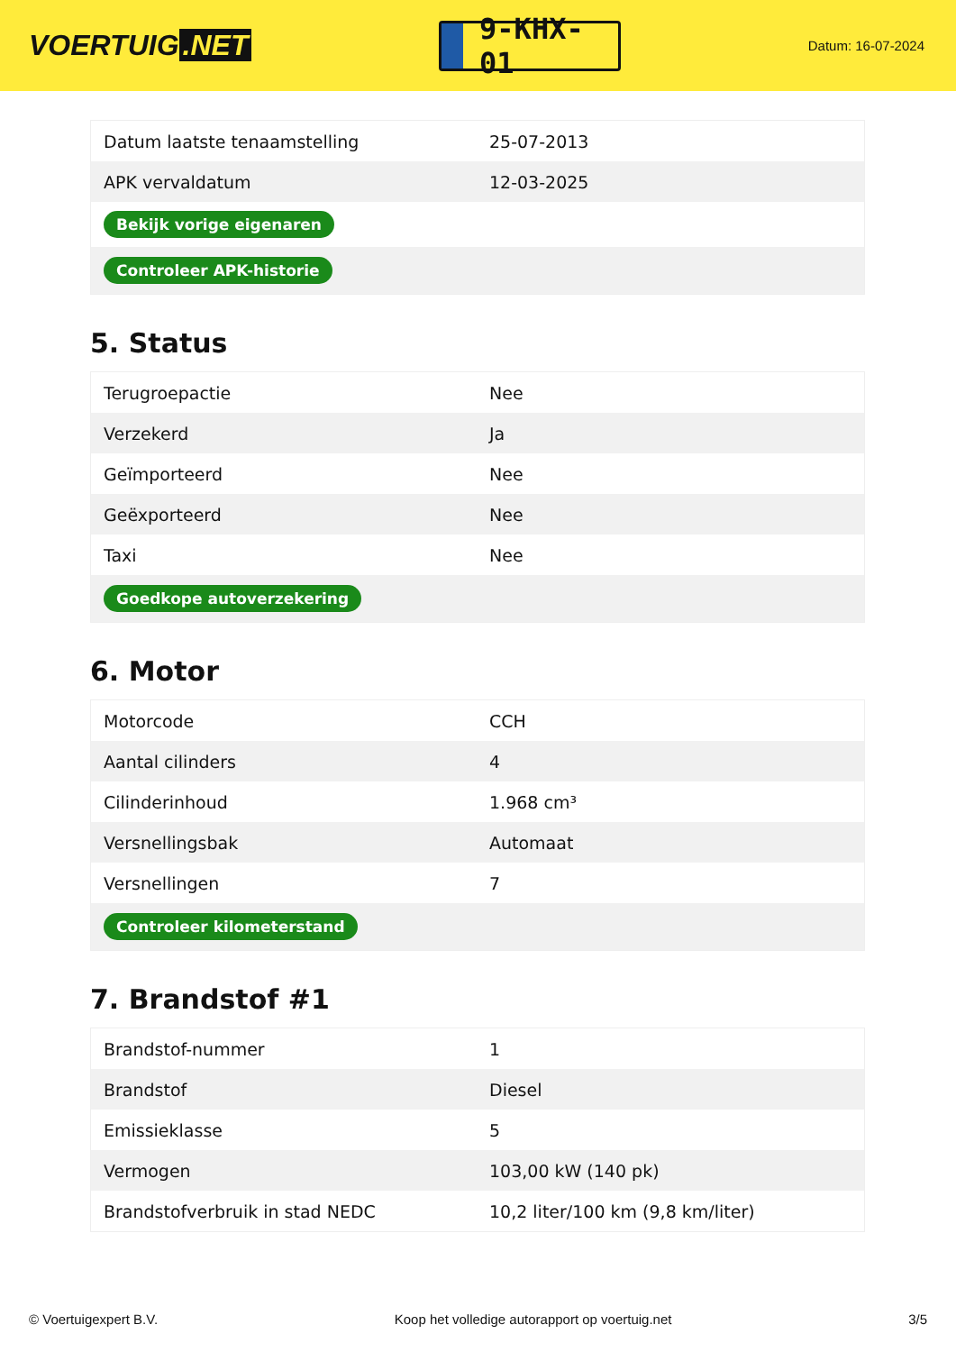VOERTUIG.NET
9-KHX-01
Datum: 16-07-2024
| Datum laatste tenaamstelling | 25-07-2013 |
| APK vervaldatum | 12-03-2025 |
| Bekijk vorige eigenaren | |
| Controleer APK-historie | |
5. Status
| Terugroepactie | Nee |
| Verzekerd | Ja |
| Geïmporteerd | Nee |
| Geëxporteerd | Nee |
| Taxi | Nee |
| Goedkope autoverzekering | |
6. Motor
| Motorcode | CCH |
| Aantal cilinders | 4 |
| Cilinderinhoud | 1.968 cm³ |
| Versnellingsbak | Automaat |
| Versnellingen | 7 |
| Controleer kilometerstand | |
7. Brandstof #1
| Brandstof-nummer | 1 |
| Brandstof | Diesel |
| Emissieklasse | 5 |
| Vermogen | 103,00 kW (140 pk) |
| Brandstofverbruik in stad NEDC | 10,2 liter/100 km (9,8 km/liter) |
© Voertuigexpert B.V. Koop het volledige autorapport op voertuig.net 3/5